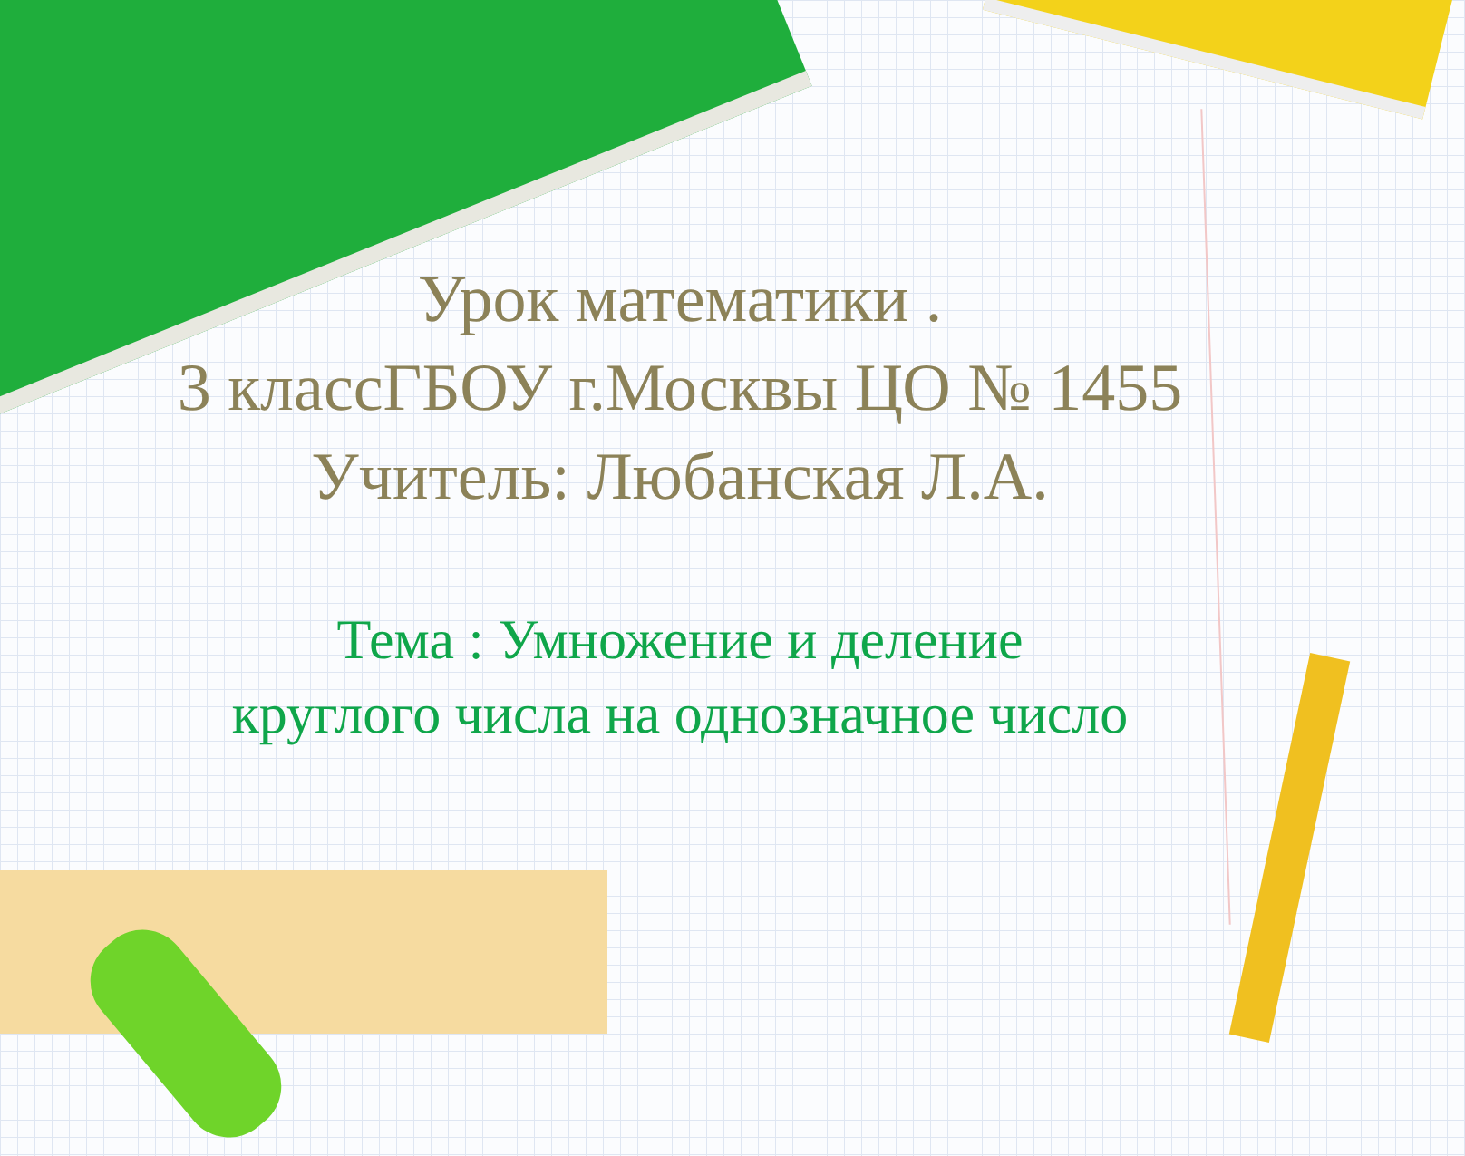Урок математики .
3 классГБОУ г.Москвы ЦО № 1455
Учитель: Любанская Л.А.
Тема : Умножение и деление круглого числа на однозначное число